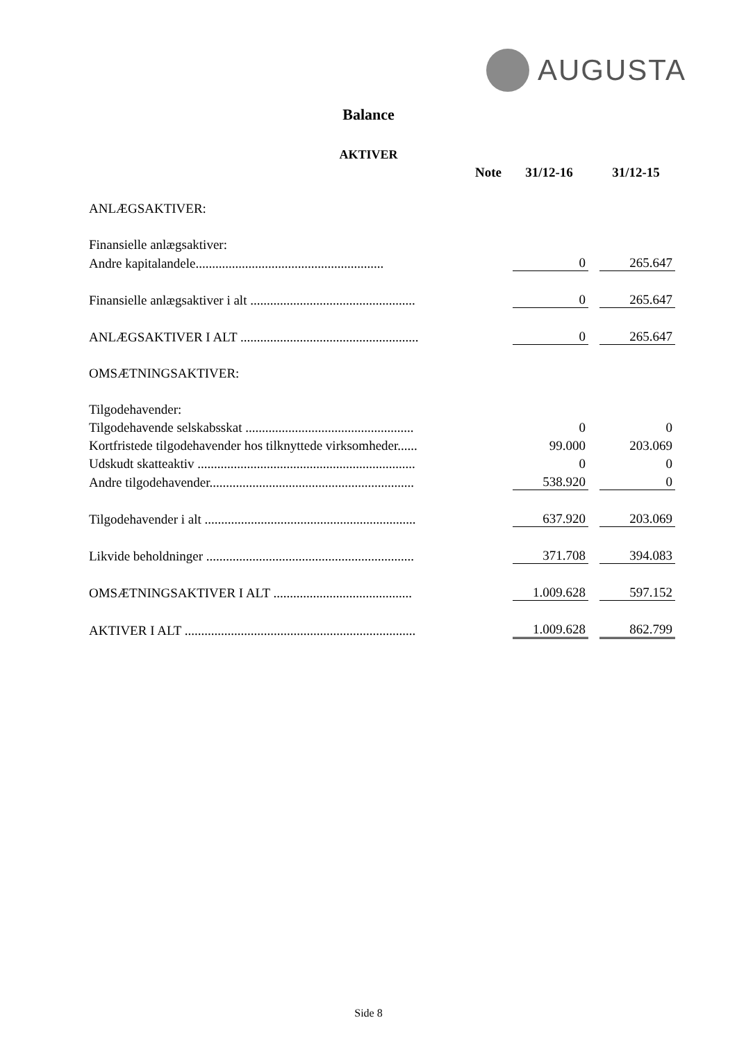AUGUSTA
Balance
AKTIVER
| | Note | 31/12-16 | | 31/12-15 |
| --- | --- | --- | --- | --- |
| ANLÆGSAKTIVER: | | | | |
| Finansielle anlægsaktiver: | | | | |
| Andre kapitalandele......................................................... | | 0 | | 265.647 |
| Finansielle anlægsaktiver i alt .................................................. | | 0 | | 265.647 |
| ANLÆGSAKTIVER I ALT ...................................................... | | 0 | | 265.647 |
| OMSÆTNINGSAKTIVER: | | | | |
| Tilgodehavender: | | | | |
| Tilgodehavende selskabsskat ................................................... | | 0 | | 0 |
| Kortfristede tilgodehavender hos tilknyttede virksomheder...... | | 99.000 | | 203.069 |
| Udskudt skatteaktiv .................................................................. | | 0 | | 0 |
| Andre tilgodehavender.............................................................. | | 538.920 | | 0 |
| Tilgodehavender i alt ................................................................ | | 637.920 | | 203.069 |
| Likvide beholdninger ............................................................... | | 371.708 | | 394.083 |
| OMSÆTNINGSAKTIVER I ALT .......................................... | | 1.009.628 | | 597.152 |
| AKTIVER I ALT ...................................................................... | | 1.009.628 | | 862.799 |
Side 8